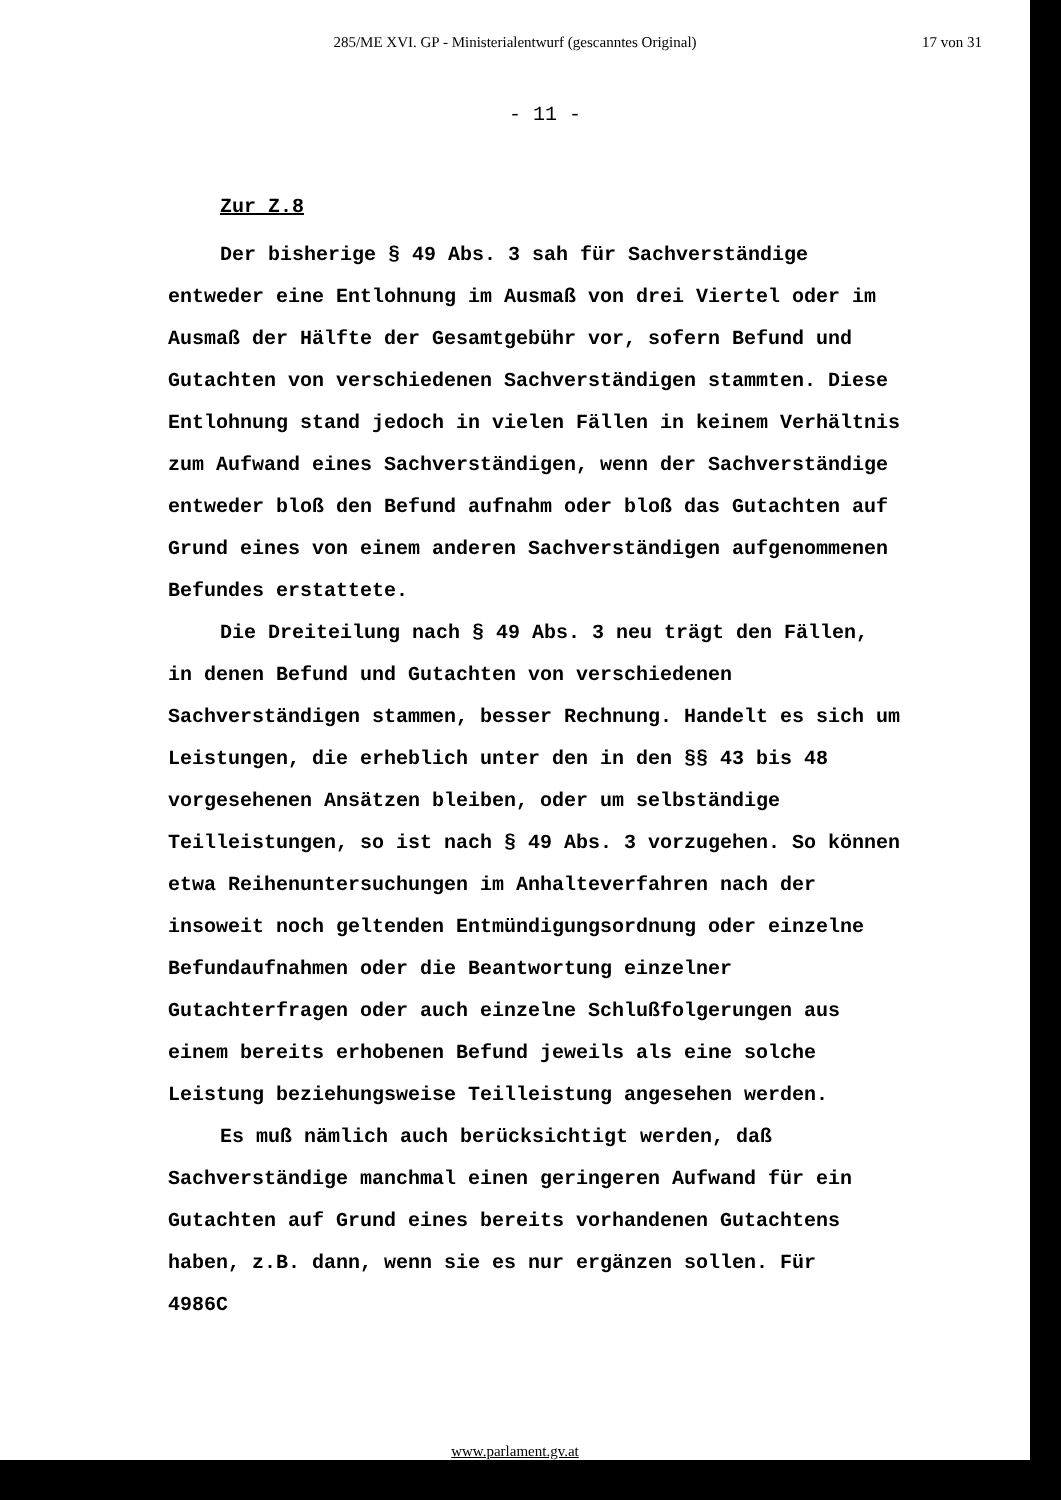285/ME XVI. GP - Ministerialentwurf (gescanntes Original)
17 von 31
- 11 -
Zur Z.8
Der bisherige § 49 Abs. 3 sah für Sachverständige entweder eine Entlohnung im Ausmaß von drei Viertel oder im Ausmaß der Hälfte der Gesamtgebühr vor, sofern Befund und Gutachten von verschiedenen Sachverständigen stammten. Diese Entlohnung stand jedoch in vielen Fällen in keinem Verhältnis zum Aufwand eines Sachverständigen, wenn der Sachverständige entweder bloß den Befund aufnahm oder bloß das Gutachten auf Grund eines von einem anderen Sachverständigen aufgenommenen Befundes erstattete.
Die Dreiteilung nach § 49 Abs. 3 neu trägt den Fällen, in denen Befund und Gutachten von verschiedenen Sachverständigen stammen, besser Rechnung. Handelt es sich um Leistungen, die erheblich unter den in den §§ 43 bis 48 vorgesehenen Ansätzen bleiben, oder um selbständige Teilleistungen, so ist nach § 49 Abs. 3 vorzugehen. So können etwa Reihenuntersuchungen im Anhalteverfahren nach der insoweit noch geltenden Entmündigungsordnung oder einzelne Befundaufnahmen oder die Beantwortung einzelner Gutachterfragen oder auch einzelne Schlußfolgerungen aus einem bereits erhobenen Befund jeweils als eine solche Leistung beziehungsweise Teilleistung angesehen werden.
Es muß nämlich auch berücksichtigt werden, daß Sachverständige manchmal einen geringeren Aufwand für ein Gutachten auf Grund eines bereits vorhandenen Gutachtens haben, z.B. dann, wenn sie es nur ergänzen sollen. Für
4986C
www.parlament.gv.at